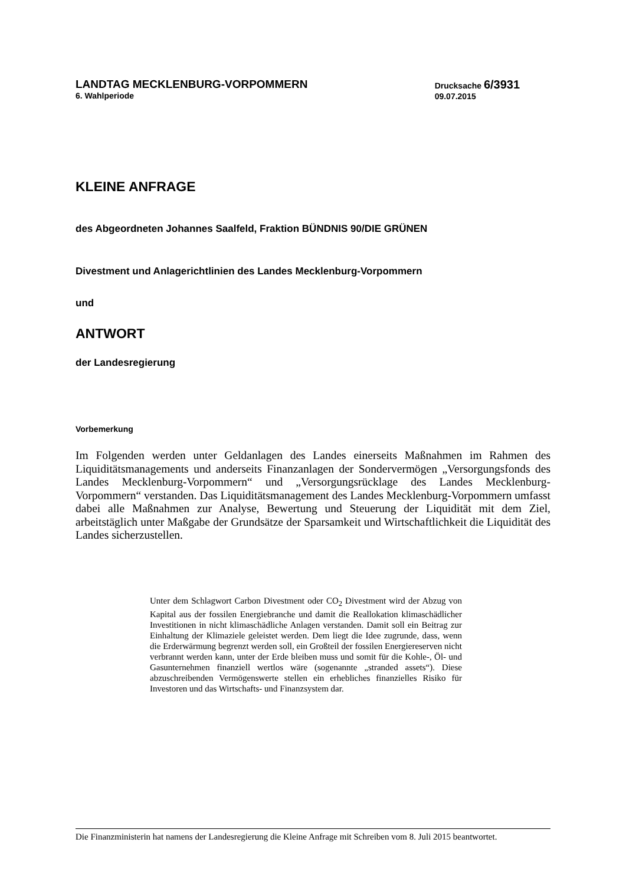LANDTAG MECKLENBURG-VORPOMMERN
6. Wahlperiode
Drucksache 6/3931
09.07.2015
KLEINE ANFRAGE
des Abgeordneten Johannes Saalfeld, Fraktion BÜNDNIS 90/DIE GRÜNEN
Divestment und Anlagerichtlinien des Landes Mecklenburg-Vorpommern
und
ANTWORT
der Landesregierung
Vorbemerkung
Im Folgenden werden unter Geldanlagen des Landes einerseits Maßnahmen im Rahmen des Liquiditätsmanagements und anderseits Finanzanlagen der Sondervermögen „Versorgungsfonds des Landes Mecklenburg-Vorpommern“ und „Versorgungsrücklage des Landes Mecklenburg-Vorpommern“ verstanden. Das Liquiditätsmanagement des Landes Mecklenburg-Vorpommern umfasst dabei alle Maßnahmen zur Analyse, Bewertung und Steuerung der Liquidität mit dem Ziel, arbeitstäglich unter Maßgabe der Grundsätze der Sparsamkeit und Wirtschaftlichkeit die Liquidität des Landes sicherzustellen.
Unter dem Schlagwort Carbon Divestment oder CO<sub>2</sub> Divestment wird der Abzug von Kapital aus der fossilen Energiebranche und damit die Reallokation klimaschädlicher Investitionen in nicht klimaschädliche Anlagen verstanden. Damit soll ein Beitrag zur Einhaltung der Klimaziele geleistet werden. Dem liegt die Idee zugrunde, dass, wenn die Erderwärmung begrenzt werden soll, ein Großteil der fossilen Energiereserven nicht verbrannt werden kann, unter der Erde bleiben muss und somit für die Kohle-, Öl- und Gasunternehmen finanziell wertlos wäre (sogenannte „stranded assets“). Diese abzuschreibenden Vermögenswerte stellen ein erhebliches finanzielles Risiko für Investoren und das Wirtschafts- und Finanzsystem dar.
Die Finanzministerin hat namens der Landesregierung die Kleine Anfrage mit Schreiben vom 8. Juli 2015 beantwortet.